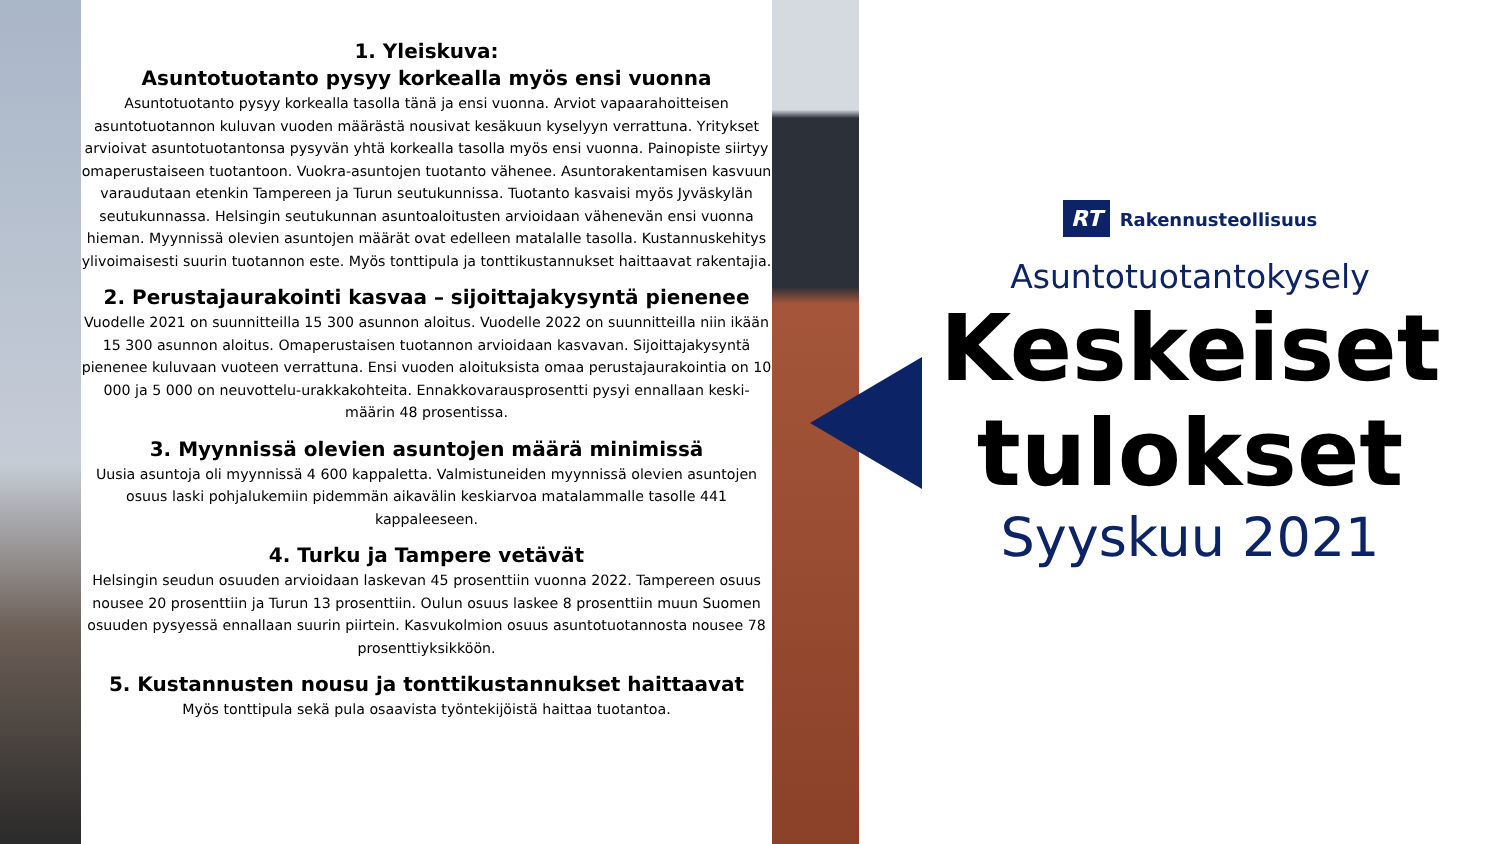1. Yleiskuva:
Asuntotuotanto pysyy korkealla myös ensi vuonna
Asuntotuotanto pysyy korkealla tasolla tänä ja ensi vuonna. Arviot vapaarahoitteisen asuntotuotannon kuluvan vuoden määrästä nousivat kesäkuun kyselyyn verrattuna. Yritykset arvioivat asuntotuotantonsa pysyvän yhtä korkealla tasolla myös ensi vuonna. Painopiste siirtyy omaperustaiseen tuotantoon. Vuokra-asuntojen tuotanto vähenee. Asuntorakentamisen kasvuun varaudutaan etenkin Tampereen ja Turun seutukunnissa. Tuotanto kasvaisi myös Jyväskylän seutukunnassa. Helsingin seutukunnan asuntoaloitusten arvioidaan vähenevän ensi vuonna hieman. Myynnissä olevien asuntojen määrät ovat edelleen matalalle tasolla. Kustannuskehitys ylivoimaisesti suurin tuotannon este. Myös tonttipula ja tonttikustannukset haittaavat rakentajia.
2. Perustajaurakointi kasvaa – sijoittajakysyntä pienenee
Vuodelle 2021 on suunnitteilla 15 300 asunnon aloitus. Vuodelle 2022 on suunnitteilla niin ikään 15 300 asunnon aloitus. Omaperustaisen tuotannon arvioidaan kasvavan. Sijoittajakysyntä pienenee kuluvaan vuoteen verrattuna. Ensi vuoden aloituksista omaa perustajaurakointia on 10 000 ja 5 000 on neuvottelu-urakkakohteita. Ennakkovarausprosentti pysyi ennallaan keski-määrin 48 prosentissa.
3. Myynnissä olevien asuntojen määrä minimissä
Uusia asuntoja oli myynnissä 4 600 kappaletta. Valmistuneiden myynnissä olevien asuntojen osuus laski pohjalukemiin pidemmän aikavälin keskiarvoa matalammalle tasolle 441 kappaleeseen.
4. Turku ja Tampere vetävät
Helsingin seudun osuuden arvioidaan laskevan 45 prosenttiin vuonna 2022. Tampereen osuus nousee 20 prosenttiin ja Turun 13 prosenttiin. Oulun osuus laskee 8 prosenttiin muun Suomen osuuden pysyessä ennallaan suurin piirtein. Kasvukolmion osuus asuntotuotannosta nousee 78 prosenttiyksikköön.
5. Kustannusten nousu ja tonttikustannukset haittaavat
Myös tonttipula sekä pula osaavista työntekijöistä haittaa tuotantoa.
RT Rakennusteollisuus
Asuntotuotantokysely
Keskeiset tulokset
Syyskuu 2021